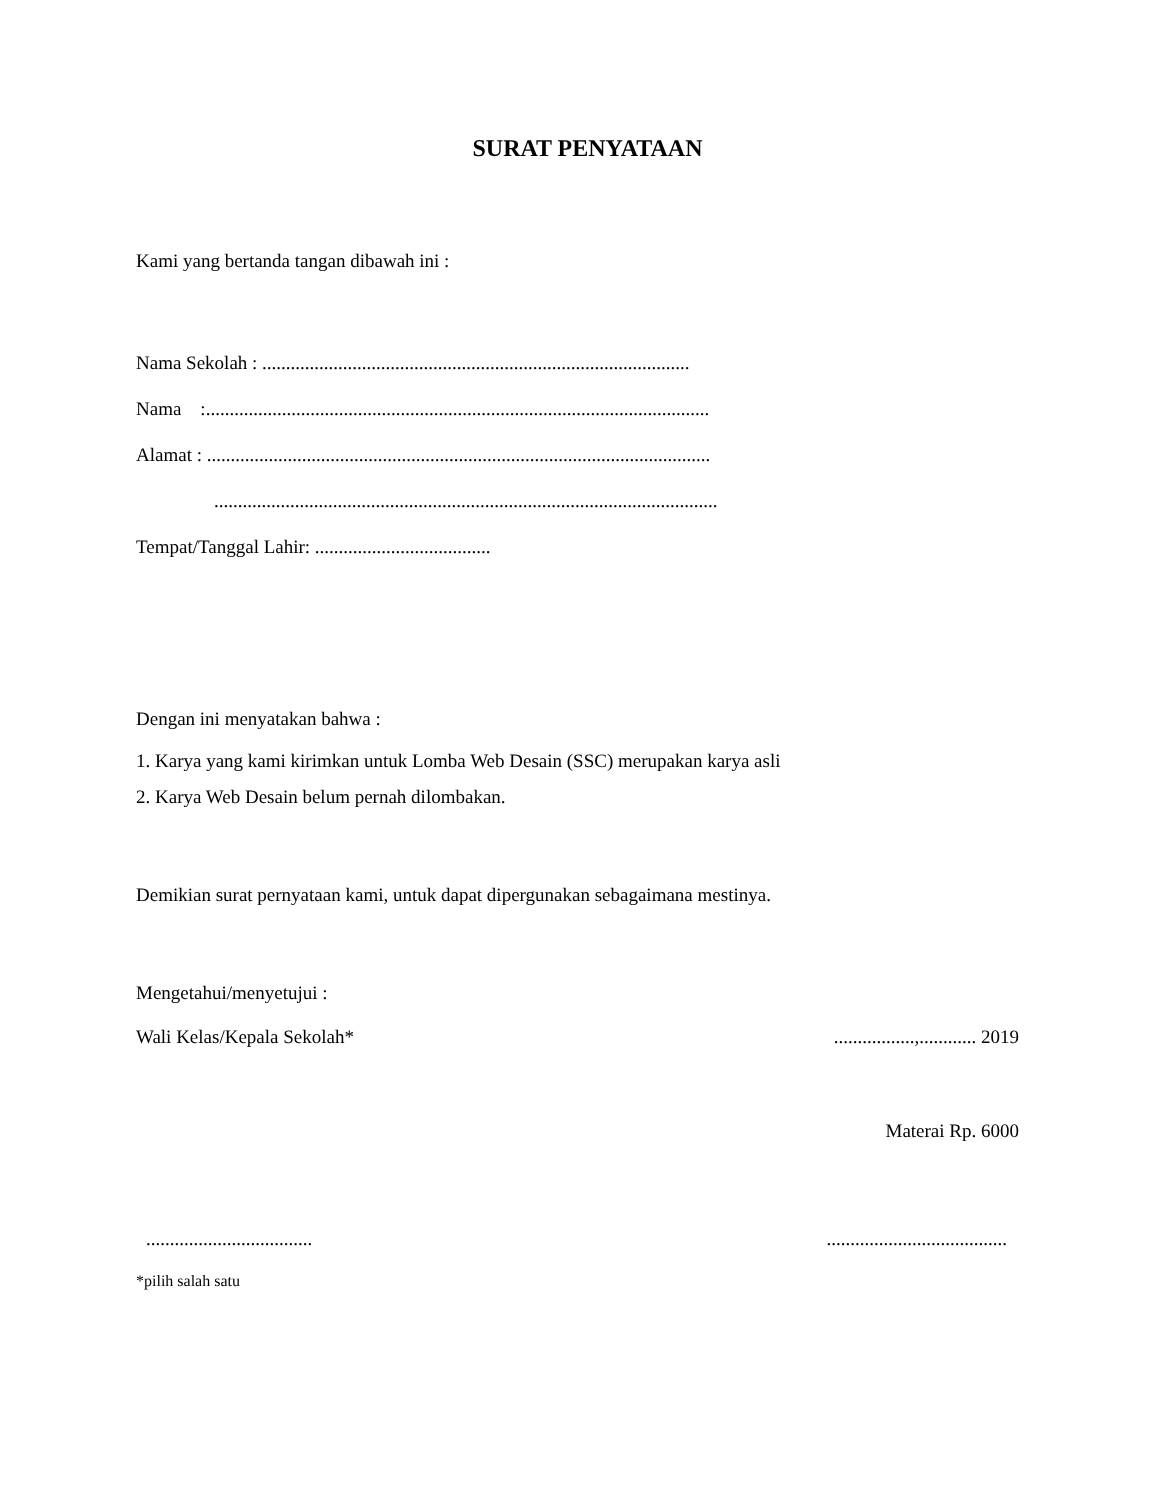SURAT PENYATAAN
Kami yang bertanda tangan dibawah ini :
Nama Sekolah : ..........................................................................................
Nama :..........................................................................................................
Alamat : ..........................................................................................................
..........................................................................................................
Tempat/Tanggal Lahir: .....................................
Dengan ini menyatakan bahwa :
1. Karya yang kami kirimkan untuk Lomba Web Desain (SSC) merupakan karya asli
2. Karya Web Desain belum pernah dilombakan.
Demikian surat pernyataan kami, untuk dapat dipergunakan sebagaimana mestinya.
Mengetahui/menyetujui :
Wali Kelas/Kepala Sekolah*.................,............ 2019
Materai Rp. 6000
.........................................................................
*pilih salah satu